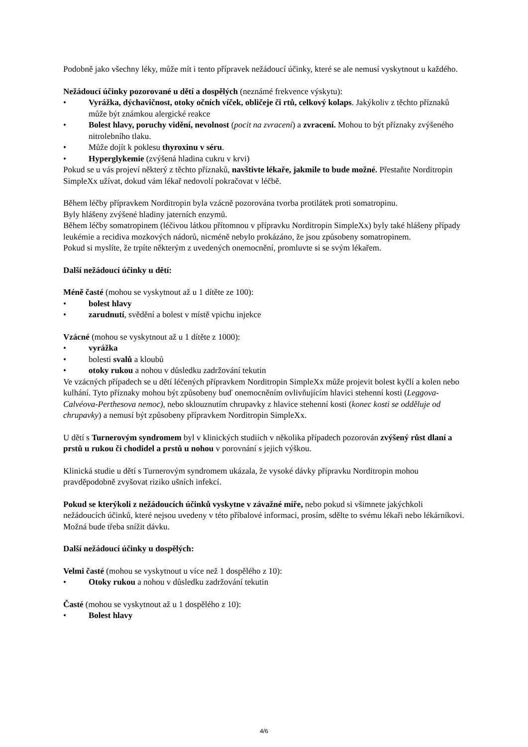Podobně jako všechny léky, může mít i tento přípravek nežádoucí účinky, které se ale nemusí vyskytnout u každého.
Nežádoucí účinky pozorované u dětí a dospělých (neznámé frekvence výskytu):
• Vyrážka, dýchavičnost, otoky očních víček, obličeje či rtů, celkový kolaps. Jakýkoliv z těchto příznaků může být známkou alergické reakce
• Bolest hlavy, poruchy vidění, nevolnost (pocit na zvracení) a zvracení. Mohou to být příznaky zvýšeného nitrolebního tlaku.
• Může dojít k poklesu thyroxinu v séru.
• Hyperglykemie (zvýšená hladina cukru v krvi)
Pokud se u vás projeví některý z těchto příznaků, navštivte lékaře, jakmile to bude možné. Přestaňte Norditropin SimpleXx užívat, dokud vám lékař nedovolí pokračovat v léčbě.
Během léčby přípravkem Norditropin byla vzácně pozorována tvorba protilátek proti somatropinu.
Byly hlášeny zvýšené hladiny jaterních enzymů.
Během léčby somatropinem (léčivou látkou přítomnou v přípravku Norditropin SimpleXx) byly také hlášeny případy leukémie a recidiva mozkových nádorů, nicméně nebylo prokázáno, že jsou způsobeny somatropinem.
Pokud si myslíte, že trpíte některým z uvedených onemocnění, promluvte si se svým lékařem.
Další nežádoucí účinky u dětí:
Méně časté (mohou se vyskytnout až u 1 dítěte ze 100):
• bolest hlavy
• zarudnutí, svědění a bolest v místě vpichu injekce
Vzácné (mohou se vyskytnout až u 1 dítěte z 1000):
• vyrážka
• bolesti svalů a kloubů
• otoky rukou a nohou v důsledku zadržování tekutin
Ve vzácných případech se u dětí léčených přípravkem Norditropin SimpleXx může projevit bolest kyčlí a kolen nebo kulhání. Tyto příznaky mohou být způsobeny buď onemocněním ovlivňujícím hlavici stehenní kosti (Leggova-Calvéova-Perthesova nemoc), nebo sklouznutím chrupavky z hlavice stehenní kosti (konec kosti se odděluje od chrupavky) a nemusí být způsobeny přípravkem Norditropin SimpleXx.
U dětí s Turnerovým syndromem byl v klinických studiích v několika případech pozorován zvýšený růst dlaní a prstů u rukou či chodidel a prstů u nohou v porovnání s jejich výškou.
Klinická studie u dětí s Turnerovým syndromem ukázala, že vysoké dávky přípravku Norditropin mohou pravděpodobně zvyšovat riziko ušních infekcí.
Pokud se kterýkoli z nežádoucích účinků vyskytne v závažné míře, nebo pokud si všimnete jakýchkoli nežádoucích účinků, které nejsou uvedeny v této příbalové informaci, prosím, sdělte to svému lékaři nebo lékárníkovi. Možná bude třeba snížit dávku.
Další nežádoucí účinky u dospělých:
Velmi časté (mohou se vyskytnout u více než 1 dospělého z 10):
• Otoky rukou a nohou v důsledku zadržování tekutin
Časté (mohou se vyskytnout až u 1 dospělého z 10):
• Bolest hlavy
4/6